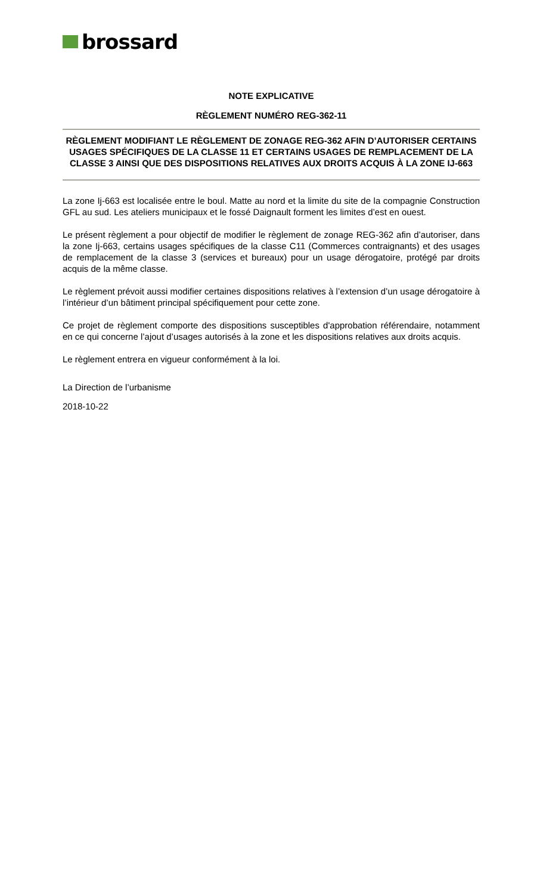brossard
NOTE EXPLICATIVE
RÈGLEMENT NUMÉRO REG-362-11
RÈGLEMENT MODIFIANT LE RÈGLEMENT DE ZONAGE REG-362 AFIN D’AUTORISER CERTAINS USAGES SPÉCIFIQUES DE LA CLASSE 11 ET CERTAINS USAGES DE REMPLACEMENT DE LA CLASSE 3 AINSI QUE DES DISPOSITIONS RELATIVES AUX DROITS ACQUIS À LA ZONE IJ-663
La zone Ij-663 est localisée entre le boul. Matte au nord et la limite du site de la compagnie Construction GFL au sud. Les ateliers municipaux et le fossé Daignault forment les limites d’est en ouest.
Le présent règlement a pour objectif de modifier le règlement de zonage REG-362 afin d’autoriser, dans la zone Ij-663, certains usages spécifiques de la classe C11 (Commerces contraignants) et des usages de remplacement de la classe 3 (services et bureaux) pour un usage dérogatoire, protégé par droits acquis de la même classe.
Le règlement prévoit aussi modifier certaines dispositions relatives à l’extension d’un usage dérogatoire à l’intérieur d’un bâtiment principal spécifiquement pour cette zone.
Ce projet de règlement comporte des dispositions susceptibles d'approbation référendaire, notamment en ce qui concerne l’ajout d’usages autorisés à la zone et les dispositions relatives aux droits acquis.
Le règlement entrera en vigueur conformément à la loi.
La Direction de l’urbanisme
2018-10-22